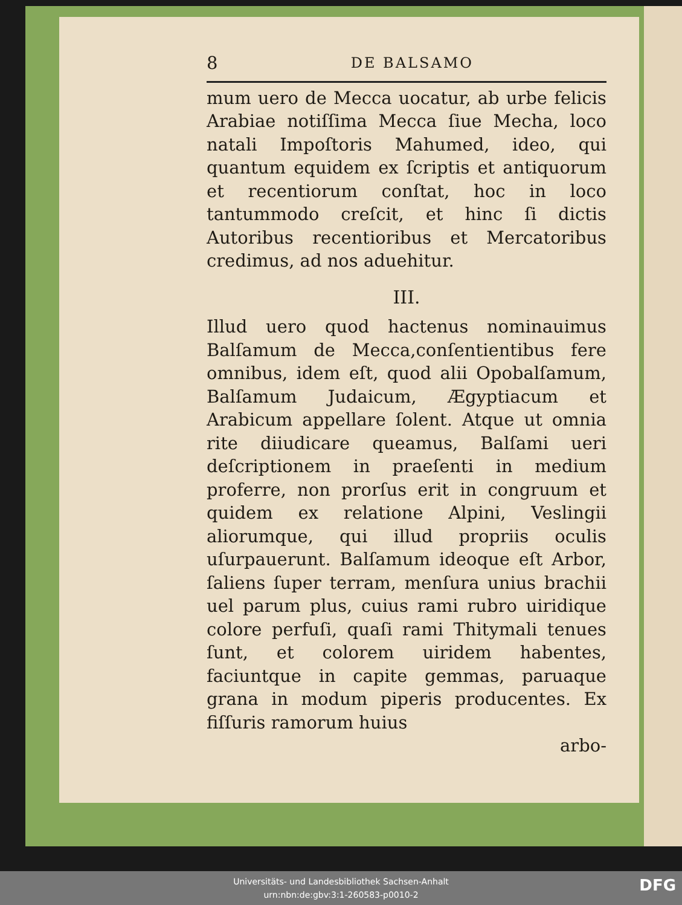8 DE BALSAMO
mum uero de Mecca uocatur, ab urbe felicis Arabiae notiſſima Mecca ſiue Mecha, loco natali Impoſtoris Mahumed, ideo, qui quantum equidem ex ſcriptis et antiquorum et recentiorum conſtat, hoc in loco tantummodo creſcit, et hinc ſi dictis Autoribus recentioribus et Mercatoribus credimus, ad nos aduehitur.
III.
Illud uero quod hactenus nominauimus Balſamum de Mecca,conſentientibus fere omnibus, idem eſt, quod alii Opobalſamum, Balſamum Judaicum, Ægyptiacum et Arabicum appellare ſolent. Atque ut omnia rite diiudicare queamus, Balſami ueri deſcriptionem in praeſenti in medium proferre, non prorſus erit in congruum et quidem ex relatione Alpini, Veslingii aliorumque, qui illud propriis oculis uſurpauerunt. Balſamum ideoque eſt Arbor, ſaliens ſuper terram, menſura unius brachii uel parum plus, cuius rami rubro uiridique colore perfuſi, quaſi rami Thitymali tenues ſunt, et colorem uiridem habentes, faciuntque in capite gemmas, paruaque grana in modum piperis producentes. Ex fiſſuris ramorum huius
arbo-
Universitäts- und Landesbibliothek Sachsen-Anhalt
urn:nbn:de:gbv:3:1-260583-p0010-2
DFG